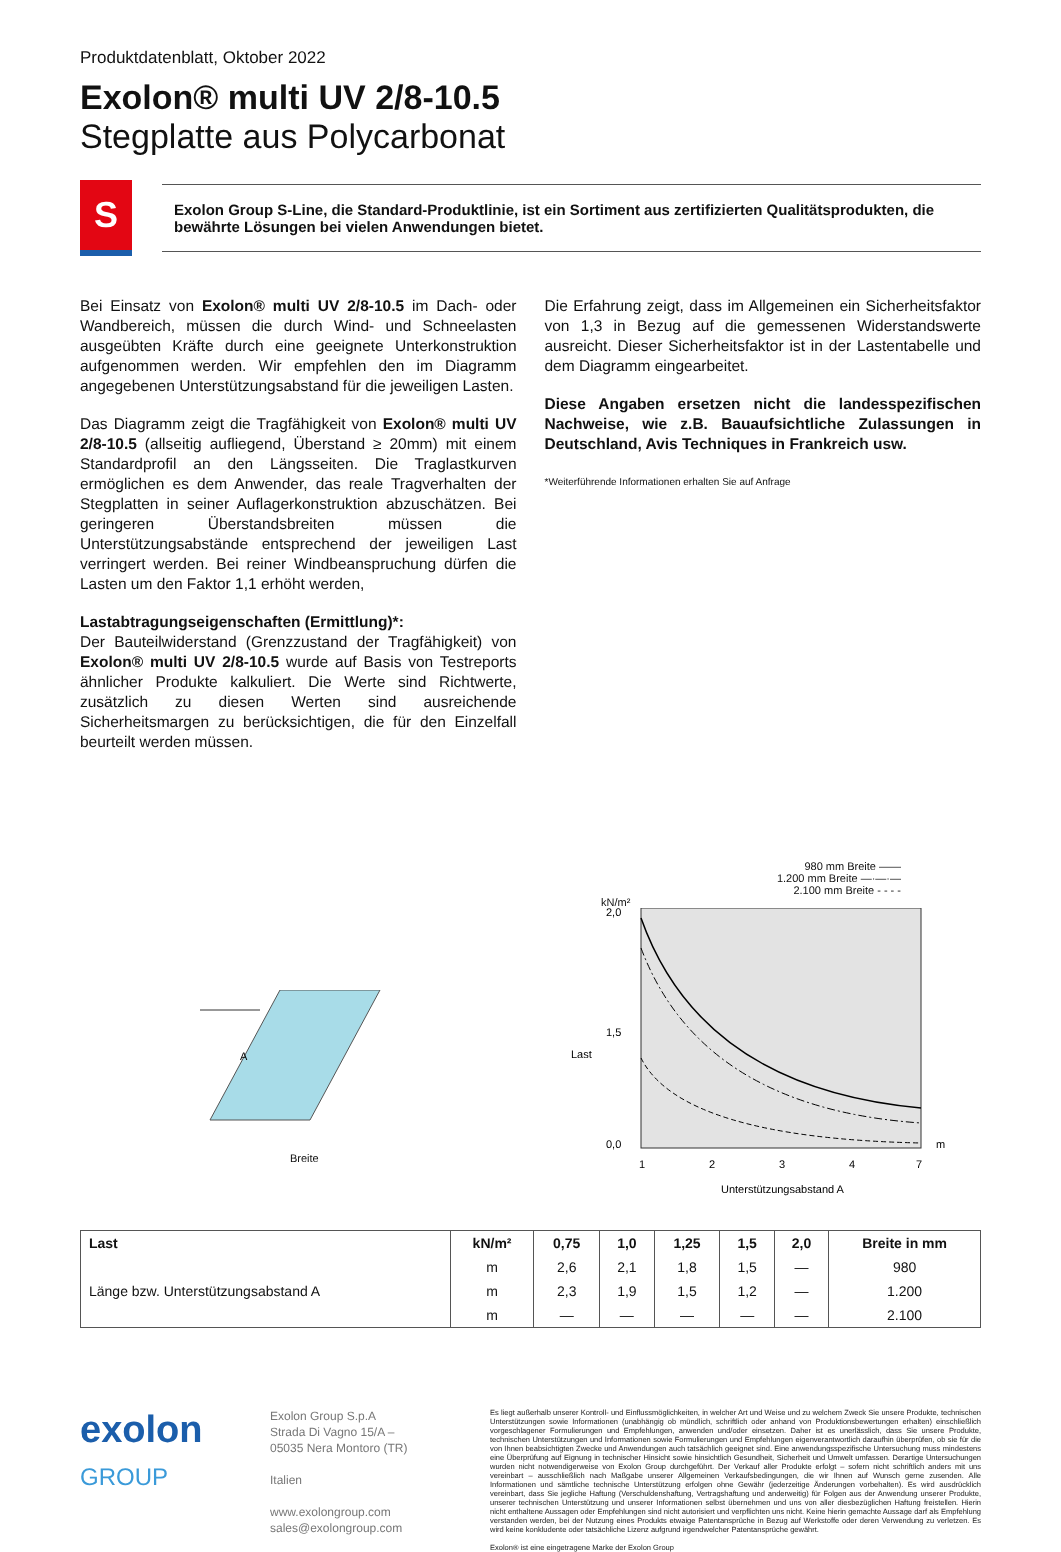Produktdatenblatt, Oktober 2022
Exolon® multi UV 2/8-10.5
Stegplatte aus Polycarbonat
S
Exolon Group S-Line, die Standard-Produktlinie, ist ein Sortiment aus zertifizierten Qualitätsprodukten, die bewährte Lösungen bei vielen Anwendungen bietet.
Bei Einsatz von Exolon® multi UV 2/8-10.5 im Dach- oder Wandbereich, müssen die durch Wind- und Schneelasten ausgeübten Kräfte durch eine geeignete Unterkonstruktion aufgenommen werden. Wir empfehlen den im Diagramm angegebenen Unterstützungsabstand für die jeweiligen Lasten.
Das Diagramm zeigt die Tragfähigkeit von Exolon® multi UV 2/8-10.5 (allseitig aufliegend, Überstand ≥ 20mm) mit einem Standardprofil an den Längsseiten. Die Traglastkurven ermöglichen es dem Anwender, das reale Tragverhalten der Stegplatten in seiner Auflagerkonstruktion abzuschätzen. Bei geringeren Überstandsbreiten müssen die Unterstützungsabstände entsprechend der jeweiligen Last verringert werden. Bei reiner Windbeanspruchung dürfen die Lasten um den Faktor 1,1 erhöht werden,
Lastabtragungseigenschaften (Ermittlung)*:
Der Bauteilwiderstand (Grenzzustand der Tragfähigkeit) von Exolon® multi UV 2/8-10.5 wurde auf Basis von Testreports ähnlicher Produkte kalkuliert. Die Werte sind Richtwerte, zusätzlich zu diesen Werten sind ausreichende Sicherheitsmargen zu berücksichtigen, die für den Einzelfall beurteilt werden müssen.
Die Erfahrung zeigt, dass im Allgemeinen ein Sicherheitsfaktor von 1,3 in Bezug auf die gemessenen Widerstandswerte ausreicht. Dieser Sicherheitsfaktor ist in der Lastentabelle und dem Diagramm eingearbeitet.
Diese Angaben ersetzen nicht die landesspezifischen Nachweise, wie z.B. Bauaufsichtliche Zulassungen in Deutschland, Avis Techniques in Frankreich usw.
*Weiterführende Informationen erhalten Sie auf Anfrage
A
Breite
980 mm Breite ——
1.200 mm Breite —·—·—
2.100 mm Breite - - - -
kN/m²
2,0
1,5
0,0
Last
1
2
3
4
7
m
Unterstützungsabstand A
| Last | kN/m² | 0,75 | 1,0 | 1,25 | 1,5 | 2,0 | Breite in mm |
| --- | --- | --- | --- | --- | --- | --- | --- |
| Länge bzw. Unterstützungsabstand A | m | 2,6 | 2,1 | 1,8 | 1,5 | — | 980 |
| | m | 2,3 | 1,9 | 1,5 | 1,2 | — | 1.200 |
| | m | — | — | — | — | — | 2.100 |
exolon
GROUP
Exolon Group S.p.A
Strada Di Vagno 15/A –
05035 Nera Montoro (TR)
Italien
www.exolongroup.com
sales@exolongroup.com
Es liegt außerhalb unserer Kontroll- und Einflussmöglichkeiten, in welcher Art und Weise und zu welchem Zweck Sie unsere Produkte, technischen Unterstützungen sowie Informationen (unabhängig ob mündlich, schriftlich oder anhand von Produktionsbewertungen erhalten) einschließlich vorgeschlagener Formulierungen und Empfehlungen, anwenden und/oder einsetzen. Daher ist es unerlässlich, dass Sie unsere Produkte, technischen Unterstützungen und Informationen sowie Formulierungen und Empfehlungen eigenverantwortlich daraufhin überprüfen, ob sie für die von Ihnen beabsichtigten Zwecke und Anwendungen auch tatsächlich geeignet sind. Eine anwendungsspezifische Untersuchung muss mindestens eine Überprüfung auf Eignung in technischer Hinsicht sowie hinsichtlich Gesundheit, Sicherheit und Umwelt umfassen. Derartige Untersuchungen wurden nicht notwendigerweise von Exolon Group durchgeführt. Der Verkauf aller Produkte erfolgt – sofern nicht schriftlich anders mit uns vereinbart – ausschließlich nach Maßgabe unserer Allgemeinen Verkaufsbedingungen, die wir Ihnen auf Wunsch gerne zusenden. Alle Informationen und sämtliche technische Unterstützung erfolgen ohne Gewähr (jederzeitige Änderungen vorbehalten). Es wird ausdrücklich vereinbart, dass Sie jegliche Haftung (Verschuldenshaftung, Vertragshaftung und anderweitig) für Folgen aus der Anwendung unserer Produkte, unserer technischen Unterstützung und unserer Informationen selbst übernehmen und uns von aller diesbezüglichen Haftung freistellen. Hierin nicht enthaltene Aussagen oder Empfehlungen sind nicht autorisiert und verpflichten uns nicht. Keine hierin gemachte Aussage darf als Empfehlung verstanden werden, bei der Nutzung eines Produkts etwaige Patentansprüche in Bezug auf Werkstoffe oder deren Verwendung zu verletzen. Es wird keine konkludente oder tatsächliche Lizenz aufgrund irgendwelcher Patentansprüche gewährt.
Exolon® ist eine eingetragene Marke der Exolon Group